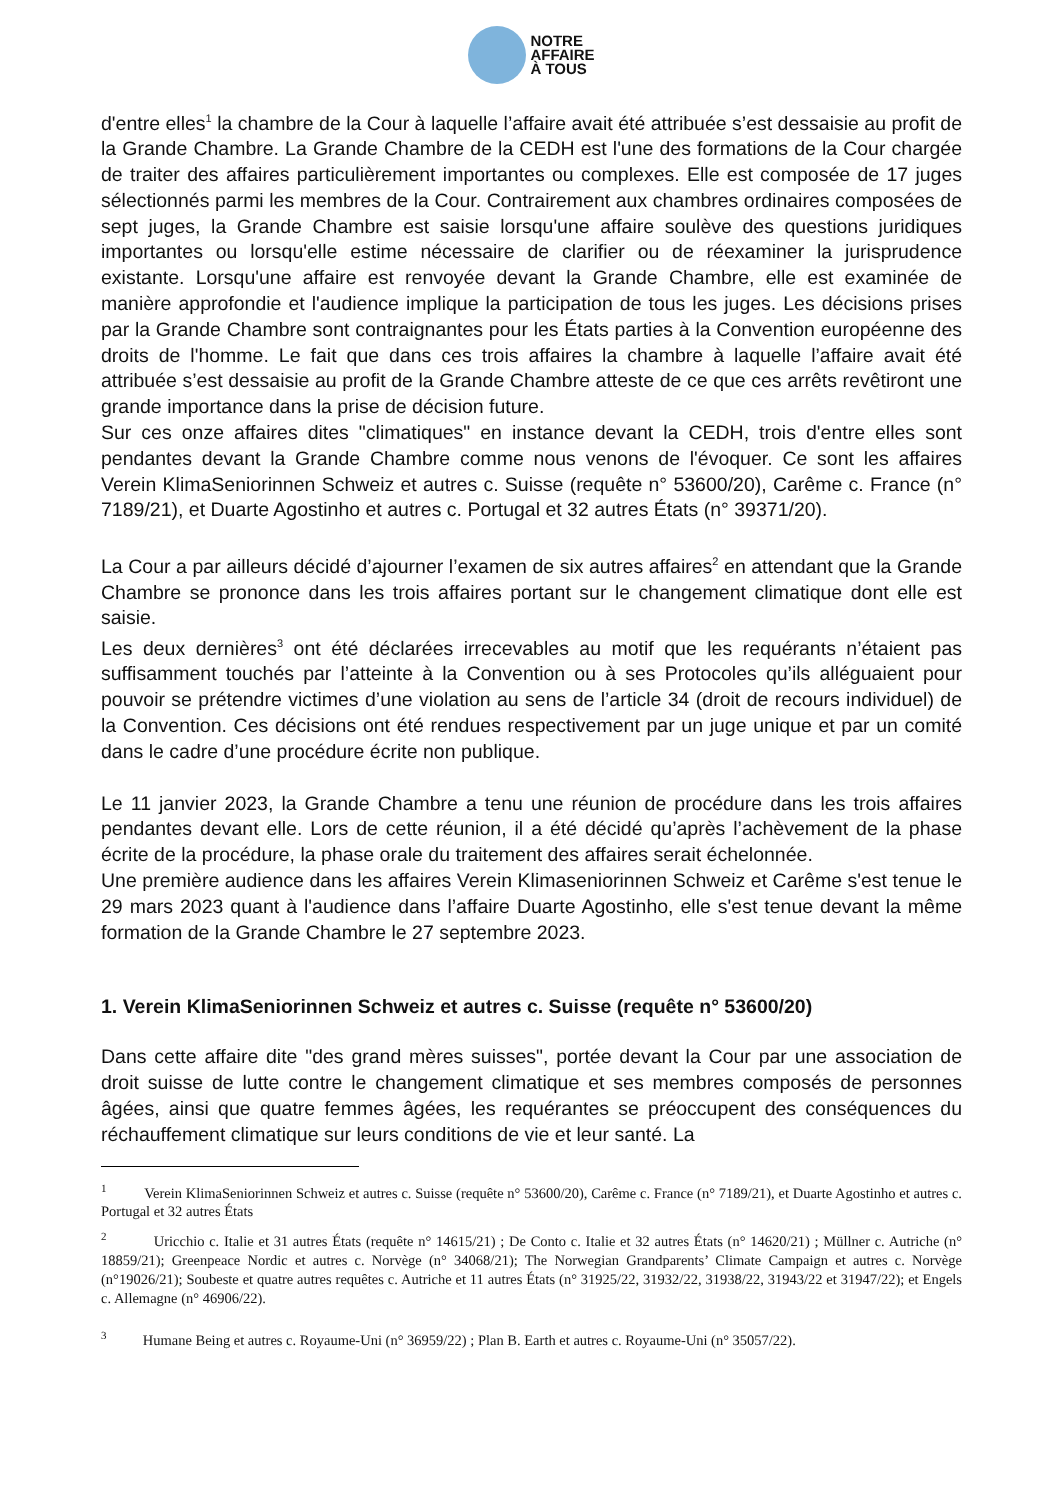NOTRE
AFFAIRE
À TOUS
d'entre elles<sup>1</sup> la chambre de la Cour à laquelle l’affaire avait été attribuée s’est dessaisie au profit de la Grande Chambre. La Grande Chambre de la CEDH est l'une des formations de la Cour chargée de traiter des affaires particulièrement importantes ou complexes. Elle est composée de 17 juges sélectionnés parmi les membres de la Cour. Contrairement aux chambres ordinaires composées de sept juges, la Grande Chambre est saisie lorsqu'une affaire soulève des questions juridiques importantes ou lorsqu'elle estime nécessaire de clarifier ou de réexaminer la jurisprudence existante. Lorsqu'une affaire est renvoyée devant la Grande Chambre, elle est examinée de manière approfondie et l'audience implique la participation de tous les juges. Les décisions prises par la Grande Chambre sont contraignantes pour les États parties à la Convention européenne des droits de l'homme. Le fait que dans ces trois affaires la chambre à laquelle l’affaire avait été attribuée s’est dessaisie au profit de la Grande Chambre atteste de ce que ces arrêts revêtiront une grande importance dans la prise de décision future.
Sur ces onze affaires dites "climatiques" en instance devant la CEDH, trois d'entre elles sont pendantes devant la Grande Chambre comme nous venons de l'évoquer. Ce sont les affaires Verein KlimaSeniorinnen Schweiz et autres c. Suisse (requête n° 53600/20), Carême c. France (n° 7189/21), et Duarte Agostinho et autres c. Portugal et 32 autres États (n° 39371/20).
La Cour a par ailleurs décidé d’ajourner l’examen de six autres affaires<sup>2</sup> en attendant que la Grande Chambre se prononce dans les trois affaires portant sur le changement climatique dont elle est saisie.
Les deux dernières<sup>3</sup> ont été déclarées irrecevables au motif que les requérants n’étaient pas suffisamment touchés par l’atteinte à la Convention ou à ses Protocoles qu’ils alléguaient pour pouvoir se prétendre victimes d’une violation au sens de l’article 34 (droit de recours individuel) de la Convention. Ces décisions ont été rendues respectivement par un juge unique et par un comité dans le cadre d’une procédure écrite non publique.
Le 11 janvier 2023, la Grande Chambre a tenu une réunion de procédure dans les trois affaires pendantes devant elle. Lors de cette réunion, il a été décidé qu’après l’achèvement de la phase écrite de la procédure, la phase orale du traitement des affaires serait échelonnée.
Une première audience dans les affaires Verein Klimaseniorinnen Schweiz et Carême s'est tenue le 29 mars 2023 quant à l'audience dans l’affaire Duarte Agostinho, elle s'est tenue devant la même formation de la Grande Chambre le 27 septembre 2023.
1. Verein KlimaSeniorinnen Schweiz et autres c. Suisse (requête n° 53600/20)
Dans cette affaire dite "des grand mères suisses", portée devant la Cour par une association de droit suisse de lutte contre le changement climatique et ses membres composés de personnes âgées, ainsi que quatre femmes âgées, les requérantes se préoccupent des conséquences du réchauffement climatique sur leurs conditions de vie et leur santé. La
<sup>1</sup> Verein KlimaSeniorinnen Schweiz et autres c. Suisse (requête n° 53600/20), Carême c. France (n° 7189/21), et Duarte Agostinho et autres c. Portugal et 32 autres États
<sup>2</sup> Uricchio c. Italie et 31 autres États (requête n° 14615/21) ; De Conto c. Italie et 32 autres États (n° 14620/21) ; Müllner c. Autriche (n° 18859/21); Greenpeace Nordic et autres c. Norvège (n° 34068/21); The Norwegian Grandparents’ Climate Campaign et autres c. Norvège (n°19026/21); Soubeste et quatre autres requêtes c. Autriche et 11 autres États (n° 31925/22, 31932/22, 31938/22, 31943/22 et 31947/22); et Engels c. Allemagne (n° 46906/22).
<sup>3</sup> Humane Being et autres c. Royaume-Uni (n° 36959/22) ; Plan B. Earth et autres c. Royaume-Uni (n° 35057/22).